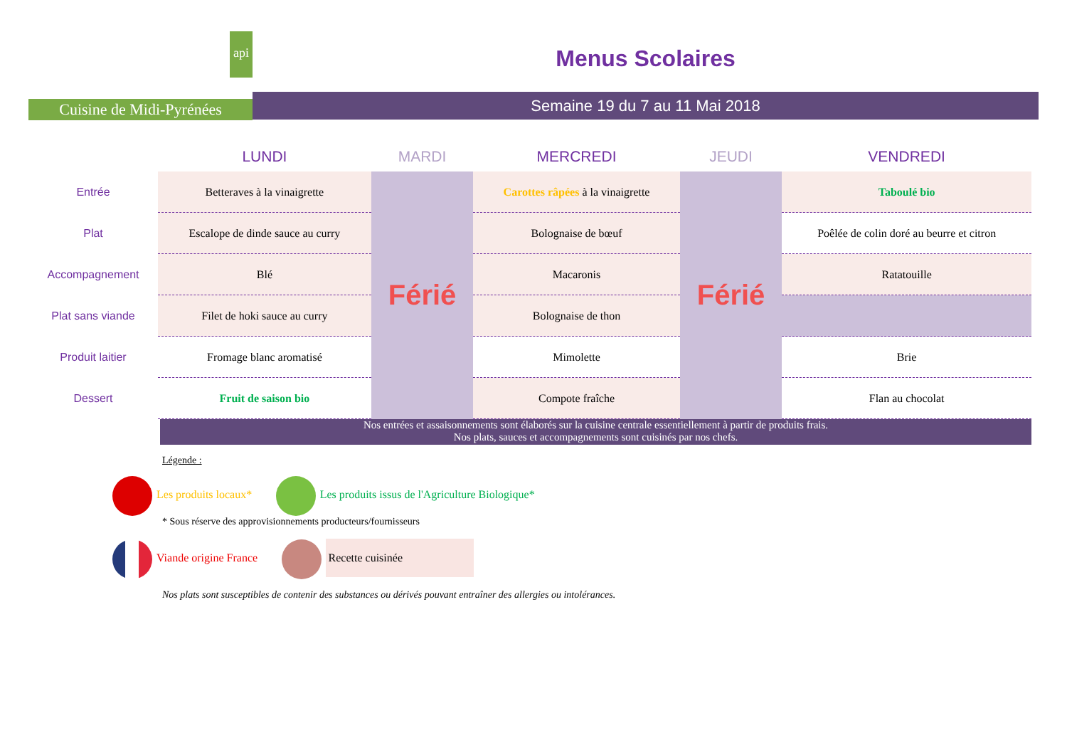api
Cuisine de Midi-Pyrénées
Menus Scolaires
Semaine 19 du 7 au 11 Mai 2018
| | LUNDI | MARDI | MERCREDI | JEUDI | VENDREDI |
| --- | --- | --- | --- | --- | --- |
| Entrée | Betteraves à la vinaigrette | Férié | Carottes râpées à la vinaigrette | Férié | Taboulé bio |
| Plat | Escalope de dinde sauce au curry | | Bolognaise de bœuf | | Poêlée de colin doré au beurre et citron |
| Accompagnement | Blé | | Macaronis | | Ratatouille |
| Plat sans viande | Filet de hoki sauce au curry | | Bolognaise de thon | | |
| Produit laitier | Fromage blanc aromatisé | | Mimolette | | Brie |
| Dessert | Fruit de saison bio | | Compote fraîche | | Flan au chocolat |
Nos entrées et assaisonnements sont élaborés sur la cuisine centrale essentiellement à partir de produits frais.
Nos plats, sauces et accompagnements sont cuisinés par nos chefs.
Légende :
Les produits locaux* Les produits issus de l'Agriculture Biologique*
* Sous réserve des approvisionnements producteurs/fournisseurs
Viande origine France Recette cuisinée
Nos plats sont susceptibles de contenir des substances ou dérivés pouvant entraîner des allergies ou intolérances.